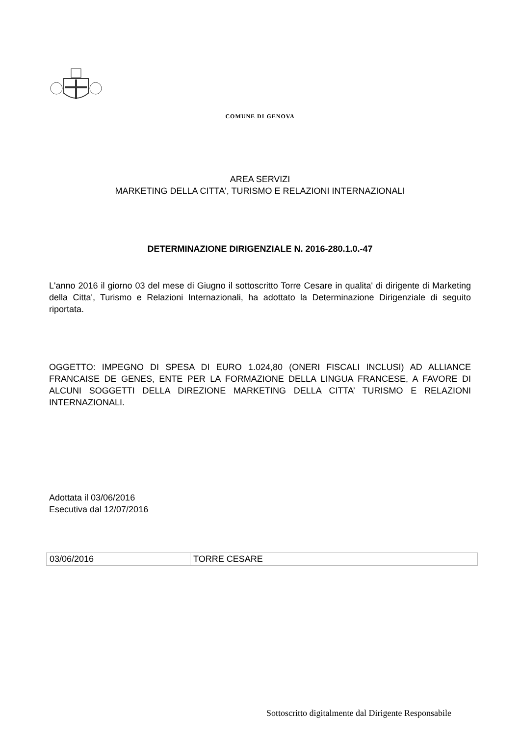COMUNE DI GENOVA
AREA SERVIZI
MARKETING DELLA CITTA', TURISMO E RELAZIONI INTERNAZIONALI
DETERMINAZIONE DIRIGENZIALE N. 2016-280.1.0.-47
L'anno 2016 il giorno 03 del mese di Giugno il sottoscritto Torre Cesare in qualita' di dirigente di Marketing della Citta', Turismo e Relazioni Internazionali, ha adottato la Determinazione Dirigenziale di seguito riportata.
OGGETTO: IMPEGNO DI SPESA DI EURO 1.024,80 (ONERI FISCALI INCLUSI) AD ALLIANCE FRANCAISE DE GENES, ENTE PER LA FORMAZIONE DELLA LINGUA FRANCESE, A FAVORE DI ALCUNI SOGGETTI DELLA DIREZIONE MARKETING DELLA CITTA’ TURISMO E RELAZIONI INTERNAZIONALI.
Adottata il 03/06/2016
Esecutiva dal 12/07/2016
| 03/06/2016 | TORRE CESARE |
Sottoscritto digitalmente dal Dirigente Responsabile